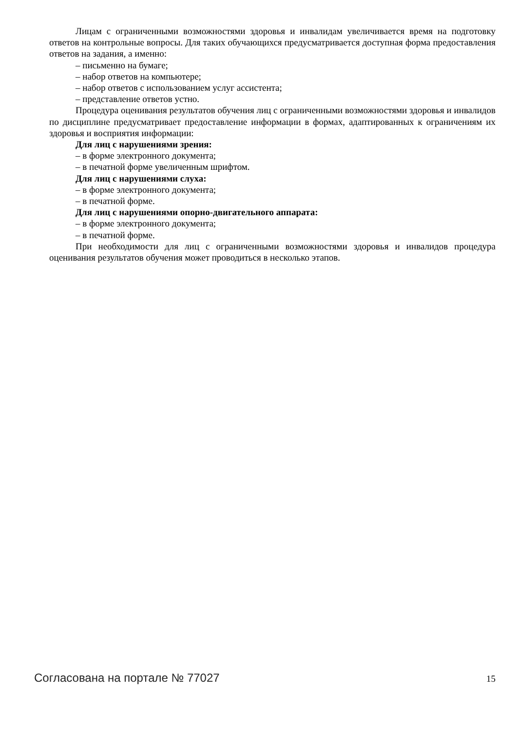Лицам с ограниченными возможностями здоровья и инвалидам увеличивается время на подготовку ответов на контрольные вопросы. Для таких обучающихся предусматривается доступная форма предоставления ответов на задания, а именно:
– письменно на бумаге;
– набор ответов на компьютере;
– набор ответов с использованием услуг ассистента;
– представление ответов устно.
Процедура оценивания результатов обучения лиц с ограниченными возможностями здоровья и инвалидов по дисциплине предусматривает предоставление информации в формах, адаптированных к ограничениям их здоровья и восприятия информации:
Для лиц с нарушениями зрения:
– в форме электронного документа;
– в печатной форме увеличенным шрифтом.
Для лиц с нарушениями слуха:
– в форме электронного документа;
– в печатной форме.
Для лиц с нарушениями опорно-двигательного аппарата:
– в форме электронного документа;
– в печатной форме.
При необходимости для лиц с ограниченными возможностями здоровья и инвалидов процедура оценивания результатов обучения может проводиться в несколько этапов.
Согласована на портале № 77027 15